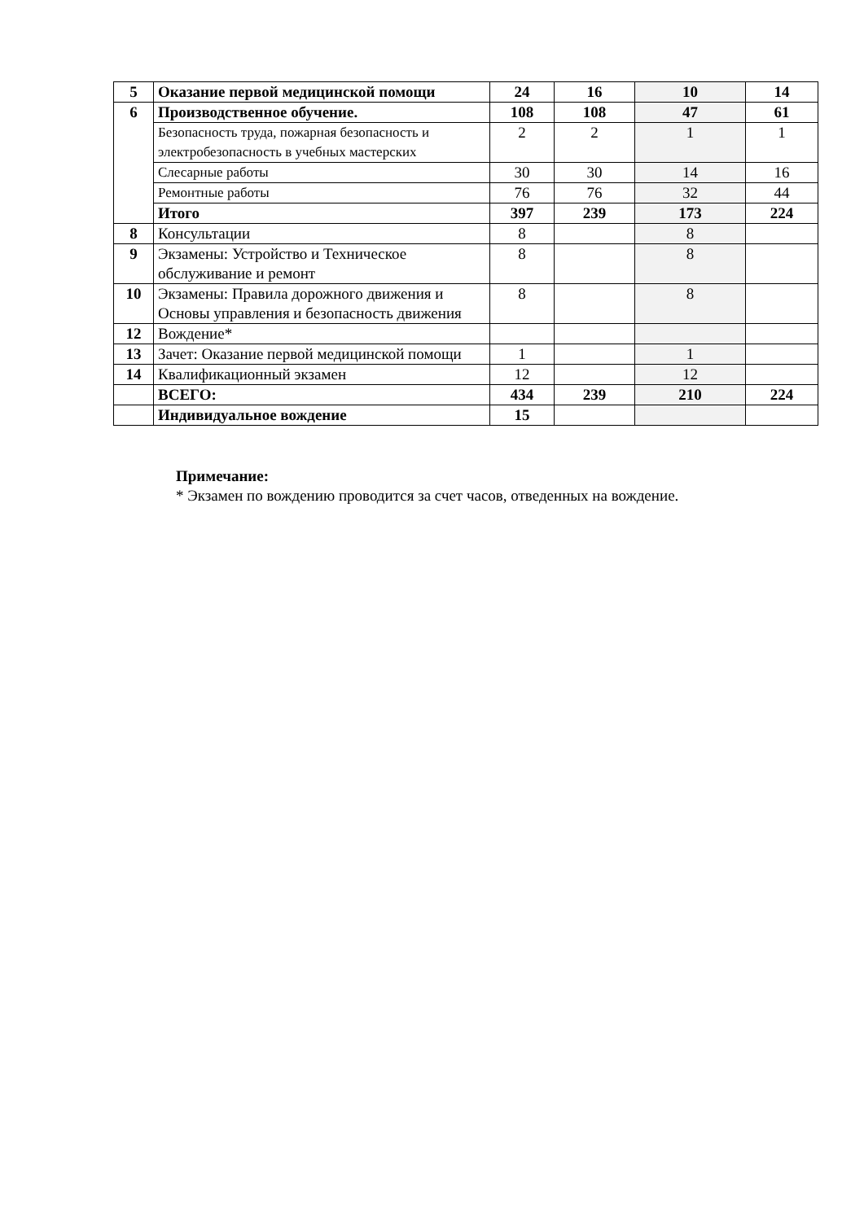| 5 | Оказание первой медицинской помощи | 24 | 16 | 10 | 14 |
| 6 | Производственное обучение. | 108 | 108 | 47 | 61 |
| | Безопасность труда, пожарная безопасность и электробезопасность в учебных мастерских | 2 | 2 | 1 | 1 |
| | Слесарные работы | 30 | 30 | 14 | 16 |
| | Ремонтные работы | 76 | 76 | 32 | 44 |
| | Итого | 397 | 239 | 173 | 224 |
| 8 | Консультации | 8 | | 8 | |
| 9 | Экзамены: Устройство и Техническое обслуживание и ремонт | 8 | | 8 | |
| 10 | Экзамены: Правила дорожного движения и Основы управления и безопасность движения | 8 | | 8 | |
| 12 | Вождение* | | | | |
| 13 | Зачет: Оказание первой медицинской помощи | 1 | | 1 | |
| 14 | Квалификационный экзамен | 12 | | 12 | |
| | ВСЕГО: | 434 | 239 | 210 | 224 |
| | Индивидуальное вождение | 15 | | | |
Примечание:
* Экзамен по вождению проводится за счет часов, отведенных на вождение.